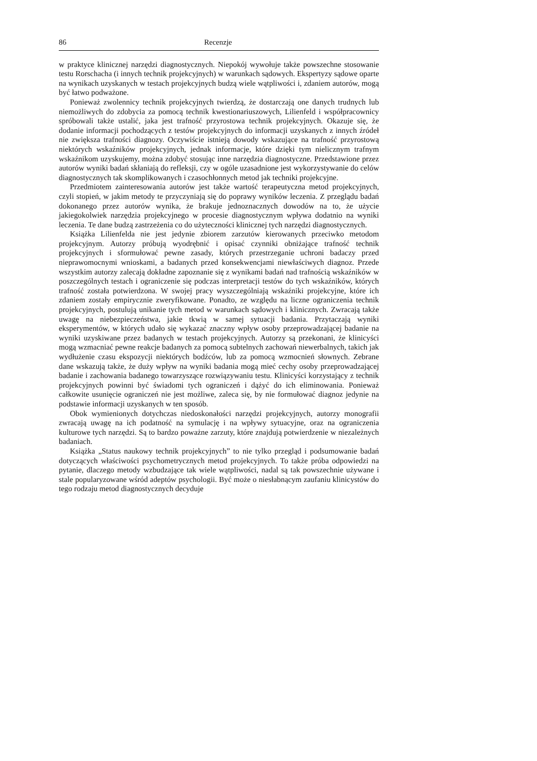86 Recenzje
w praktyce klinicznej narzędzi diagnostycznych. Niepokój wywołuje także powszechne stosowanie testu Rorschacha (i innych technik projekcyjnych) w warunkach sądowych. Ekspertyzy sądowe oparte na wynikach uzyskanych w testach projekcyjnych budzą wiele wątpliwości i, zdaniem autorów, mogą być łatwo podważone.
Ponieważ zwolennicy technik projekcyjnych twierdzą, że dostarczają one danych trudnych lub niemożliwych do zdobycia za pomocą technik kwestionariuszowych, Lilienfeld i współpracownicy spróbowali także ustalić, jaka jest trafność przyrostowa technik projekcyjnych. Okazuje się, że dodanie informacji pochodzących z testów projekcyjnych do informacji uzyskanych z innych źródeł nie zwiększa trafności diagnozy. Oczywiście istnieją dowody wskazujące na trafność przyrostową niektórych wskaźników projekcyjnych, jednak informacje, które dzięki tym nielicznym trafnym wskaźnikom uzyskujemy, można zdobyć stosując inne narzędzia diagnostyczne. Przedstawione przez autorów wyniki badań skłaniają do refleksji, czy w ogóle uzasadnione jest wykorzystywanie do celów diagnostycznych tak skomplikowanych i czasochłonnych metod jak techniki projekcyjne.
Przedmiotem zainteresowania autorów jest także wartość terapeutyczna metod projekcyjnych, czyli stopień, w jakim metody te przyczyniają się do poprawy wyników leczenia. Z przeglądu badań dokonanego przez autorów wynika, że brakuje jednoznacznych dowodów na to, że użycie jakiegokolwiek narzędzia projekcyjnego w procesie diagnostycznym wpływa dodatnio na wyniki leczenia. Te dane budzą zastrzeżenia co do użyteczności klinicznej tych narzędzi diagnostycznych.
Książka Lilienfelda nie jest jedynie zbiorem zarzutów kierowanych przeciwko metodom projekcyjnym. Autorzy próbują wyodrębnić i opisać czynniki obniżające trafność technik projekcyjnych i sformułować pewne zasady, których przestrzeganie uchroni badaczy przed nieprawomocnymi wnioskami, a badanych przed konsekwencjami niewłaściwych diagnoz. Przede wszystkim autorzy zalecają dokładne zapoznanie się z wynikami badań nad trafnością wskaźników w poszczególnych testach i ograniczenie się podczas interpretacji testów do tych wskaźników, których trafność została potwierdzona. W swojej pracy wyszczególniają wskaźniki projekcyjne, które ich zdaniem zostały empirycznie zweryfikowane. Ponadto, ze względu na liczne ograniczenia technik projekcyjnych, postulują unikanie tych metod w warunkach sądowych i klinicznych. Zwracają także uwagę na niebezpieczeństwa, jakie tkwią w samej sytuacji badania. Przytaczają wyniki eksperymentów, w których udało się wykazać znaczny wpływ osoby przeprowadzającej badanie na wyniki uzyskiwane przez badanych w testach projekcyjnych. Autorzy są przekonani, że klinicyści mogą wzmacniać pewne reakcje badanych za pomocą subtelnych zachowań niewerbalnych, takich jak wydłużenie czasu ekspozycji niektórych bodźców, lub za pomocą wzmocnień słownych. Zebrane dane wskazują także, że duży wpływ na wyniki badania mogą mieć cechy osoby przeprowadzającej badanie i zachowania badanego towarzyszące rozwiązywaniu testu. Klinicyści korzystający z technik projekcyjnych powinni być świadomi tych ograniczeń i dążyć do ich eliminowania. Ponieważ całkowite usunięcie ograniczeń nie jest możliwe, zaleca się, by nie formułować diagnoz jedynie na podstawie informacji uzyskanych w ten sposób.
Obok wymienionych dotychczas niedoskonałości narzędzi projekcyjnych, autorzy monografii zwracają uwagę na ich podatność na symulację i na wpływy sytuacyjne, oraz na ograniczenia kulturowe tych narzędzi. Są to bardzo poważne zarzuty, które znajdują potwierdzenie w niezależnych badaniach.
Książka „Status naukowy technik projekcyjnych” to nie tylko przegląd i podsumowanie badań dotyczących właściwości psychometrycznych metod projekcyjnych. To także próba odpowiedzi na pytanie, dlaczego metody wzbudzające tak wiele wątpliwości, nadal są tak powszechnie używane i stale popularyzowane wśród adeptów psychologii. Być może o niesłabnącym zaufaniu klinicystów do tego rodzaju metod diagnostycznych decyduje